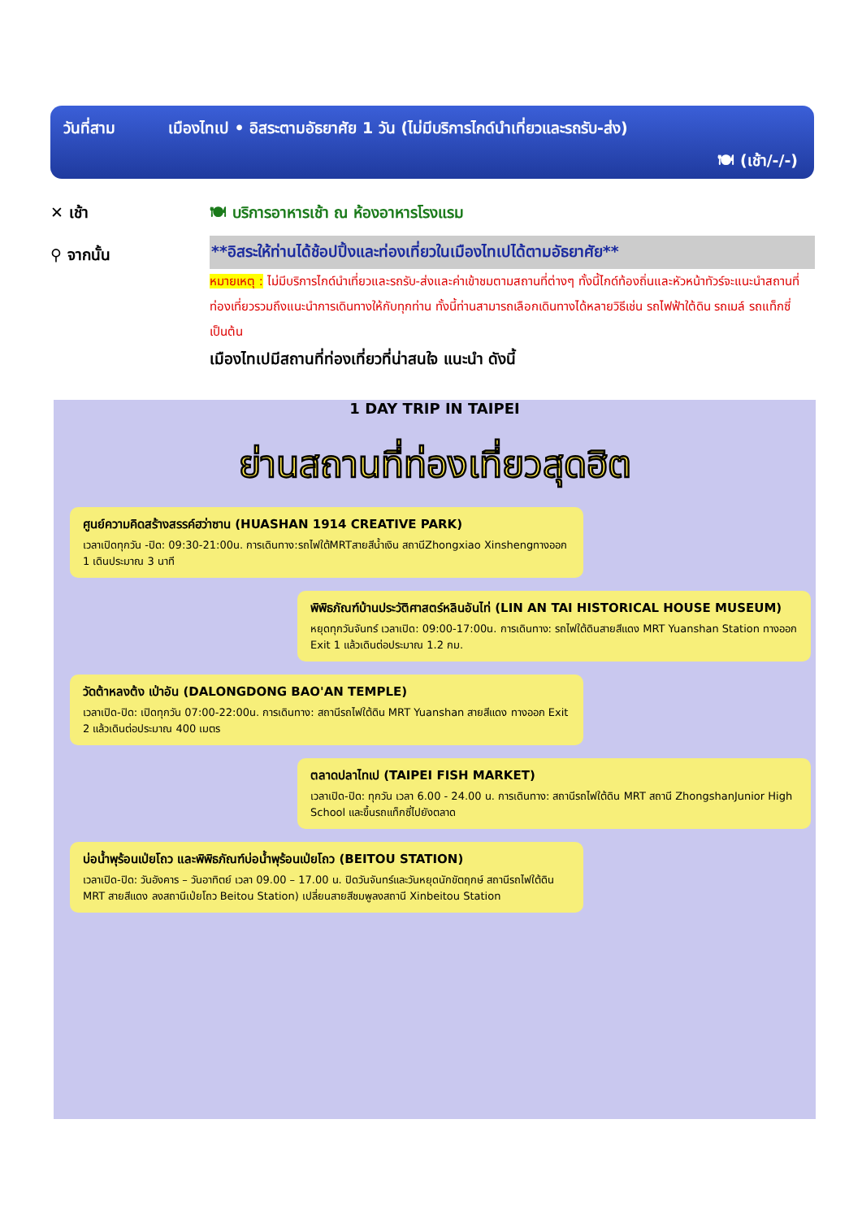วันที่สาม
เมืองไทเป • อิสระตามอัธยาศัย 1 วัน (ไม่มีบริการไกด์นำเที่ยวและรถรับ-ส่ง)
🍽 (เช้า/-/-)
✕ เช้า
🍽 บริการอาหารเช้า ณ ห้องอาหารโรงแรม
⚲ จากนั้น
**อิสระให้ท่านได้ช้อปปิ้งและท่องเที่ยวในเมืองไทเปได้ตามอัธยาศัย**
หมายเหตุ : ไม่มีบริการไกด์นำเที่ยวและรถรับ-ส่งและค่าเข้าชมตามสถานที่ต่างๆ ทั้งนี้ไกด์ท้องถิ่นและหัวหน้าทัวร์จะแนะนำสถานที่ท่องเที่ยวรวมถึงแนะนำการเดินทางให้กับทุกท่าน ทั้งนี้ท่านสามารถเลือกเดินทางได้หลายวิธีเช่น รถไฟฟ้าใต้ดิน รถเมล์ รถแท็กซี่ เป็นต้น
เมืองไทเปมีสถานที่ท่องเที่ยวที่น่าสนใจ แนะนำ ดังนี้
1 DAY TRIP IN TAIPEI
ย่านสถานที่ท่องเที่ยวสุดฮิต
ศูนย์ความคิดสร้างสรรค์ฮว่าซาน (HUASHAN 1914 CREATIVE PARK)
เวลาเปิดทุกวัน -ปิด: 09:30-21:00น. การเดินทาง:รถไฟใต้MRTสายสีน้ำเงิน สถานีZhongxiao Xinshengทางออก 1 เดินประมาณ 3 นาที
พิพิธภัณฑ์บ้านประวัติศาสตร์หลินอันไท่ (LIN AN TAI HISTORICAL HOUSE MUSEUM)
หยุดทุกวันจันทร์ เวลาเปิด: 09:00-17:00น. การเดินทาง: รถไฟใต้ดินสายสีแดง MRT Yuanshan Station ทางออก Exit 1 แล้วเดินต่อประมาณ 1.2 กม.
วัดต้าหลงต้ง เป่าอัน (DALONGDONG BAO'AN TEMPLE)
เวลาเปิด-ปิด: เปิดทุกวัน 07:00-22:00น. การเดินทาง: สถานีรถไฟใต้ดิน MRT Yuanshan สายสีแดง ทางออก Exit 2 แล้วเดินต่อประมาณ 400 เมตร
ตลาดปลาไทเป (TAIPEI FISH MARKET)
เวลาเปิด-ปิด: ทุกวัน เวลา 6.00 - 24.00 น. การเดินทาง: สถานีรถไฟใต้ดิน MRT สถานี ZhongshanJunior High School และขึ้นรถแท็กซี่ไปยังตลาด
บ่อน้ำพุร้อนเป่ยโถว และพิพิธภัณฑ์บ่อน้ำพุร้อนเป่ยโถว (BEITOU STATION)
เวลาเปิด-ปิด: วันอังคาร – วันอาทิตย์ เวลา 09.00 – 17.00 น. ปิดวันจันทร์และวันหยุดนักขัตฤกษ์ สถานีรถไฟใต้ดิน MRT สายสีแดง ลงสถานีเป่ยโถว Beitou Station) เปลี่ยนสายสีชมพูลงสถานี Xinbeitou Station